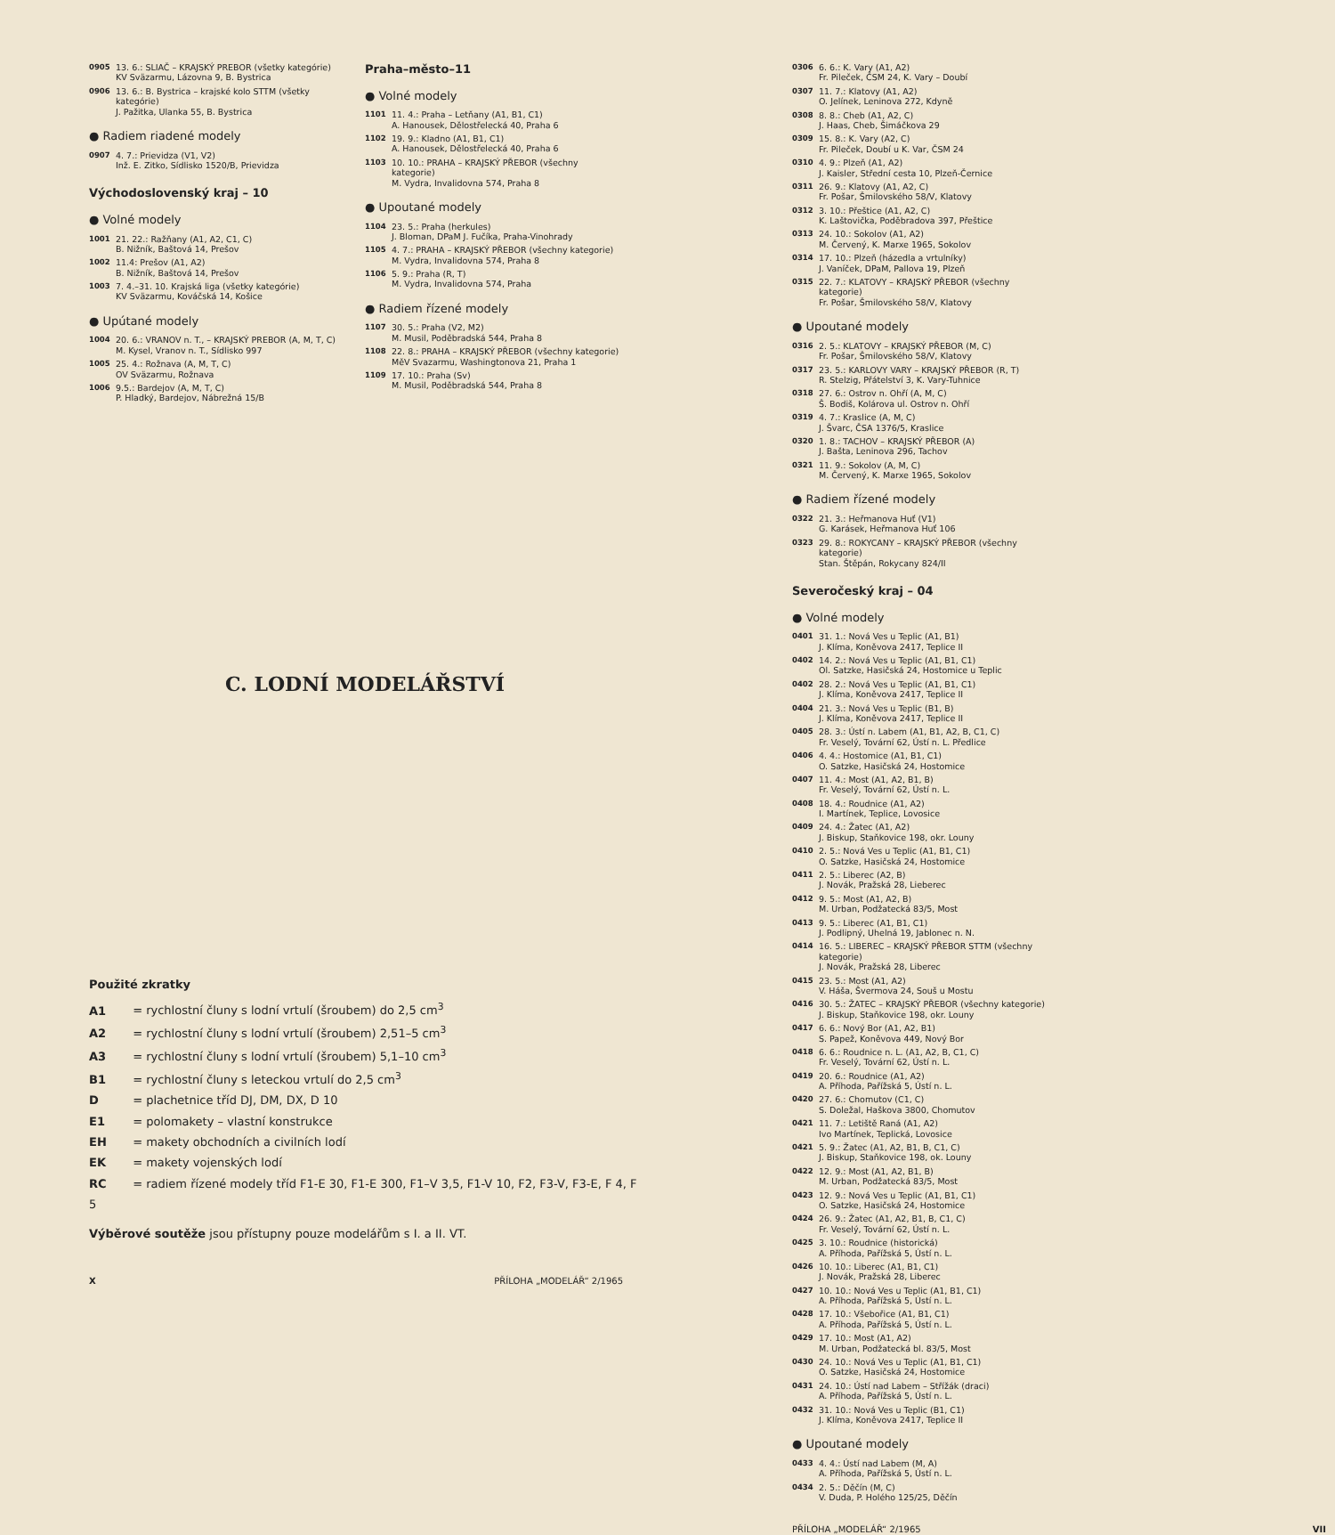0905 13. 6.: SLIAČ – KRAJSKÝ PREBOR (všetky kategórie)
KV Sväzarmu, Lázovna 9, B. Bystrica
0906 13. 6.: B. Bystrica – krajské kolo STTM (všetky kategórie)
J. Pažitka, Ulanka 55, B. Bystrica
● Radiem riadené modely
0907 4. 7.: Prievidza (V1, V2)
Inž. E. Zitko, Sídlisko 1520/B, Prievidza
Východoslovenský kraj – 10
● Volné modely
1001 21. 22.: Ražňany (A1, A2, C1, C)
B. Nižník, Baštová 14, Prešov
1002 11.4: Prešov (A1, A2)
B. Nižník, Baštová 14, Prešov
1003 7. 4.–31. 10. Krajská liga (všetky kategórie)
KV Sväzarmu, Kováčská 14, Košice
● Upútané modely
1004 20. 6.: VRANOV n. T., – KRAJSKÝ PREBOR (A, M, T, C)
M. Kysel, Vranov n. T., Sídlisko 997
1005 25. 4.: Rožnava (A, M, T, C)
OV Sväzarmu, Rožnava
1006 9.5.: Bardejov (A, M, T, C)
P. Hladký, Bardejov, Nábrežná 15/B
Praha–město–11
● Volné modely
1101 11. 4.: Praha – Letňany (A1, B1, C1)
A. Hanousek, Dělostřelecká 40, Praha 6
1102 19. 9.: Kladno (A1, B1, C1)
A. Hanousek, Dělostřelecká 40, Praha 6
1103 10. 10.: PRAHA – KRAJSKÝ PŘEBOR (všechny kategorie)
M. Vydra, Invalidovna 574, Praha 8
● Upoutané modely
1104 23. 5.: Praha (herkules)
J. Bloman, DPaM J. Fučíka, Praha-Vinohrady
1105 4. 7.: PRAHA – KRAJSKÝ PŘEBOR (všechny kategorie)
M. Vydra, Invalidovna 574, Praha 8
1106 5. 9.: Praha (R, T)
M. Vydra, Invalidovna 574, Praha
● Radiem řízené modely
1107 30. 5.: Praha (V2, M2)
M. Musil, Poděbradská 544, Praha 8
1108 22. 8.: PRAHA – KRAJSKÝ PŘEBOR (všechny kategorie)
MěV Svazarmu, Washingtonova 21, Praha 1
1109 17. 10.: Praha (Sv)
M. Musil, Poděbradská 544, Praha 8
C. LODNÍ MODELÁŘSTVÍ
Použité zkratky
A1 = rychlostní čluny s lodní vrtulí (šroubem) do 2,5 cm<sup>3</sup>
A2 = rychlostní čluny s lodní vrtulí (šroubem) 2,51–5 cm<sup>3</sup>
A3 = rychlostní čluny s lodní vrtulí (šroubem) 5,1–10 cm<sup>3</sup>
B1 = rychlostní čluny s leteckou vrtulí do 2,5 cm<sup>3</sup>
D = plachetnice tříd DJ, DM, DX, D 10
E1 = polomakety – vlastní konstrukce
EH = makety obchodních a civilních lodí
EK = makety vojenských lodí
RC = radiem řízené modely tříd F1-E 30, F1-E 300, F1–V 3,5, F1-V 10, F2, F3-V, F3-E, F 4, F 5
Výběrové soutěže jsou přístupny pouze modelářům s I. a II. VT.
X PŘÍLOHA „MODELÁŘ“ 2/1965
0306 6. 6.: K. Vary (A1, A2)
Fr. Pileček, ČSM 24, K. Vary – Doubí
0307 11. 7.: Klatovy (A1, A2)
O. Jelínek, Leninova 272, Kdyně
0308 8. 8.: Cheb (A1, A2, C)
J. Haas, Cheb, Šimáčkova 29
0309 15. 8.: K. Vary (A2, C)
Fr. Pileček, Doubí u K. Var, ČSM 24
0310 4. 9.: Plzeň (A1, A2)
J. Kaisler, Střední cesta 10, Plzeň-Černice
0311 26. 9.: Klatovy (A1, A2, C)
Fr. Pošar, Šmilovského 58/V, Klatovy
0312 3. 10.: Přeštice (A1, A2, C)
K. Laštovička, Poděbradova 397, Přeštice
0313 24. 10.: Sokolov (A1, A2)
M. Červený, K. Marxe 1965, Sokolov
0314 17. 10.: Plzeň (házedla a vrtulníky)
J. Vaníček, DPaM, Pallova 19, Plzeň
0315 22. 7.: KLATOVY – KRAJSKÝ PŘEBOR (všechny kategorie)
Fr. Pošar, Šmilovského 58/V, Klatovy
● Upoutané modely
0316 2. 5.: KLATOVY – KRAJSKÝ PŘEBOR (M, C)
Fr. Pošar, Šmilovského 58/V, Klatovy
0317 23. 5.: KARLOVY VARY – KRAJSKÝ PŘEBOR (R, T)
R. Stelzig, Přátelství 3, K. Vary-Tuhnice
0318 27. 6.: Ostrov n. Ohří (A, M, C)
Š. Bodiš, Kolárova ul. Ostrov n. Ohří
0319 4. 7.: Kraslice (A, M, C)
J. Švarc, ČSA 1376/5, Kraslice
0320 1. 8.: TACHOV – KRAJSKÝ PŘEBOR (A)
J. Bašta, Leninova 296, Tachov
0321 11. 9.: Sokolov (A, M, C)
M. Červený, K. Marxe 1965, Sokolov
● Radiem řízené modely
0322 21. 3.: Heřmanova Huť (V1)
G. Karásek, Heřmanova Huť 106
0323 29. 8.: ROKYCANY – KRAJSKÝ PŘEBOR (všechny kategorie)
Stan. Štěpán, Rokycany 824/II
Severočeský kraj – 04
● Volné modely
0401 31. 1.: Nová Ves u Teplic (A1, B1)
J. Klíma, Koněvova 2417, Teplice II
0402 14. 2.: Nová Ves u Teplic (A1, B1, C1)
Ol. Satzke, Hasičská 24, Hostomice u Teplic
0402 28. 2.: Nová Ves u Teplic (A1, B1, C1)
J. Klíma, Koněvova 2417, Teplice II
0404 21. 3.: Nová Ves u Teplic (B1, B)
J. Klíma, Koněvova 2417, Teplice II
0405 28. 3.: Ústí n. Labem (A1, B1, A2, B, C1, C)
Fr. Veselý, Tovární 62, Ústí n. L. Předlice
0406 4. 4.: Hostomice (A1, B1, C1)
O. Satzke, Hasičská 24, Hostomice
0407 11. 4.: Most (A1, A2, B1, B)
Fr. Veselý, Tovární 62, Ústí n. L.
0408 18. 4.: Roudnice (A1, A2)
I. Martínek, Teplice, Lovosice
0409 24. 4.: Žatec (A1, A2)
J. Biskup, Staňkovice 198, okr. Louny
0410 2. 5.: Nová Ves u Teplic (A1, B1, C1)
O. Satzke, Hasičská 24, Hostomice
0411 2. 5.: Liberec (A2, B)
J. Novák, Pražská 28, Lieberec
0412 9. 5.: Most (A1, A2, B)
M. Urban, Podžatecká 83/5, Most
0413 9. 5.: Liberec (A1, B1, C1)
J. Podlipný, Uhelná 19, Jablonec n. N.
0414 16. 5.: LIBEREC – KRAJSKÝ PŘEBOR STTM (všechny kategorie)
J. Novák, Pražská 28, Liberec
0415 23. 5.: Most (A1, A2)
V. Háša, Švermova 24, Souš u Mostu
0416 30. 5.: ŽATEC – KRAJSKÝ PŘEBOR (všechny kategorie)
J. Biskup, Staňkovice 198, okr. Louny
0417 6. 6.: Nový Bor (A1, A2, B1)
S. Papež, Koněvova 449, Nový Bor
0418 6. 6.: Roudnice n. L. (A1, A2, B, C1, C)
Fr. Veselý, Tovární 62, Ústí n. L.
0419 20. 6.: Roudnice (A1, A2)
A. Příhoda, Pařížská 5, Ústí n. L.
0420 27. 6.: Chomutov (C1, C)
S. Doležal, Haškova 3800, Chomutov
0421 11. 7.: Letiště Raná (A1, A2)
Ivo Martínek, Teplická, Lovosice
0421 5. 9.: Žatec (A1, A2, B1, B, C1, C)
J. Biskup, Staňkovice 198, ok. Louny
0422 12. 9.: Most (A1, A2, B1, B)
M. Urban, Podžatecká 83/5, Most
0423 12. 9.: Nová Ves u Teplic (A1, B1, C1)
O. Satzke, Hasičská 24, Hostomice
0424 26. 9.: Žatec (A1, A2, B1, B, C1, C)
Fr. Veselý, Tovární 62, Ústí n. L.
0425 3. 10.: Roudnice (historická)
A. Příhoda, Pařížská 5, Ústí n. L.
0426 10. 10.: Liberec (A1, B1, C1)
J. Novák, Pražská 28, Liberec
0427 10. 10.: Nová Ves u Teplic (A1, B1, C1)
A. Příhoda, Pařížská 5, Ústí n. L.
0428 17. 10.: Všebořice (A1, B1, C1)
A. Příhoda, Pařížská 5, Ústí n. L.
0429 17. 10.: Most (A1, A2)
M. Urban, Podžatecká bl. 83/5, Most
0430 24. 10.: Nová Ves u Teplic (A1, B1, C1)
O. Satzke, Hasičská 24, Hostomice
0431 24. 10.: Ústí nad Labem – Střížák (draci)
A. Příhoda, Pařížská 5, Ústí n. L.
0432 31. 10.: Nová Ves u Teplic (B1, C1)
J. Klíma, Koněvova 2417, Teplice II
● Upoutané modely
0433 4. 4.: Ústí nad Labem (M, A)
A. Příhoda, Pařížská 5, Ústí n. L.
0434 2. 5.: Děčín (M, C)
V. Duda, P. Holého 125/25, Děčín
PŘÍLOHA „MODELÁŘ“ 2/1965 VII